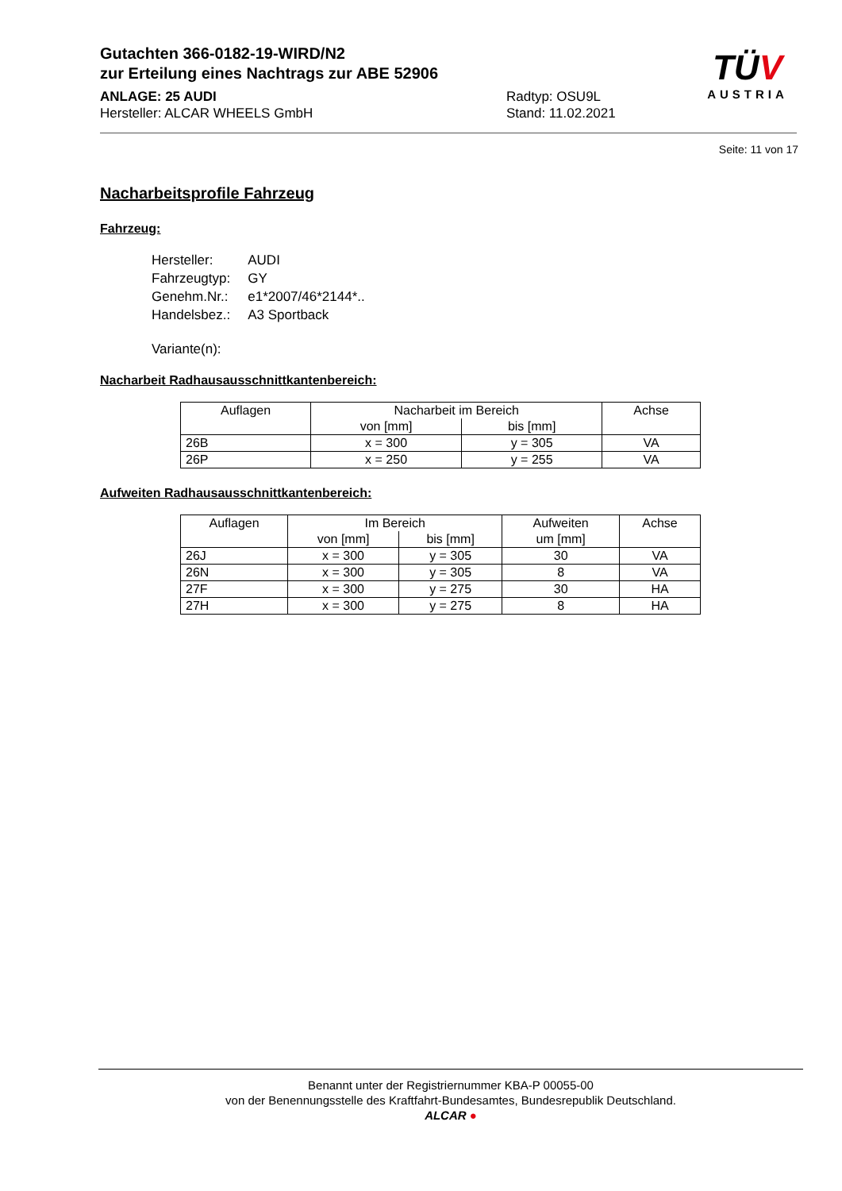Gutachten 366-0182-19-WIRD/N2
zur Erteilung eines Nachtrags zur ABE 52906
ANLAGE: 25 AUDI
Hersteller: ALCAR WHEELS GmbH
Radtyp: OSU9L
Stand: 11.02.2021
TÜV
AUSTRIA
Seite: 11 von 17
Nacharbeitsprofile Fahrzeug
Fahrzeug:
| Hersteller: | AUDI |
| Fahrzeugtyp: | GY |
| Genehm.Nr.: | e1*2007/46*2144*.. |
| Handelsbez.: | A3 Sportback |
| Variante(n): | |
Nacharbeit Radhausausschnittkantenbereich:
| Auflagen | Nacharbeit im Bereich | | Achse |
| --- | --- | --- | --- |
| | von [mm] | bis [mm] | |
| 26B | x = 300 | y = 305 | VA |
| 26P | x = 250 | y = 255 | VA |
Aufweiten Radhausausschnittkantenbereich:
| Auflagen | Im Bereich | | Aufweiten | Achse |
| --- | --- | --- | --- | --- |
| | von [mm] | bis [mm] | um [mm] | |
| 26J | x = 300 | y = 305 | 30 | VA |
| 26N | x = 300 | y = 305 | 8 | VA |
| 27F | x = 300 | y = 275 | 30 | HA |
| 27H | x = 300 | y = 275 | 8 | HA |
Benannt unter der Registriernummer KBA-P 00055-00
von der Benennungsstelle des Kraftfahrt-Bundesamtes, Bundesrepublik Deutschland.
ALCAR ●